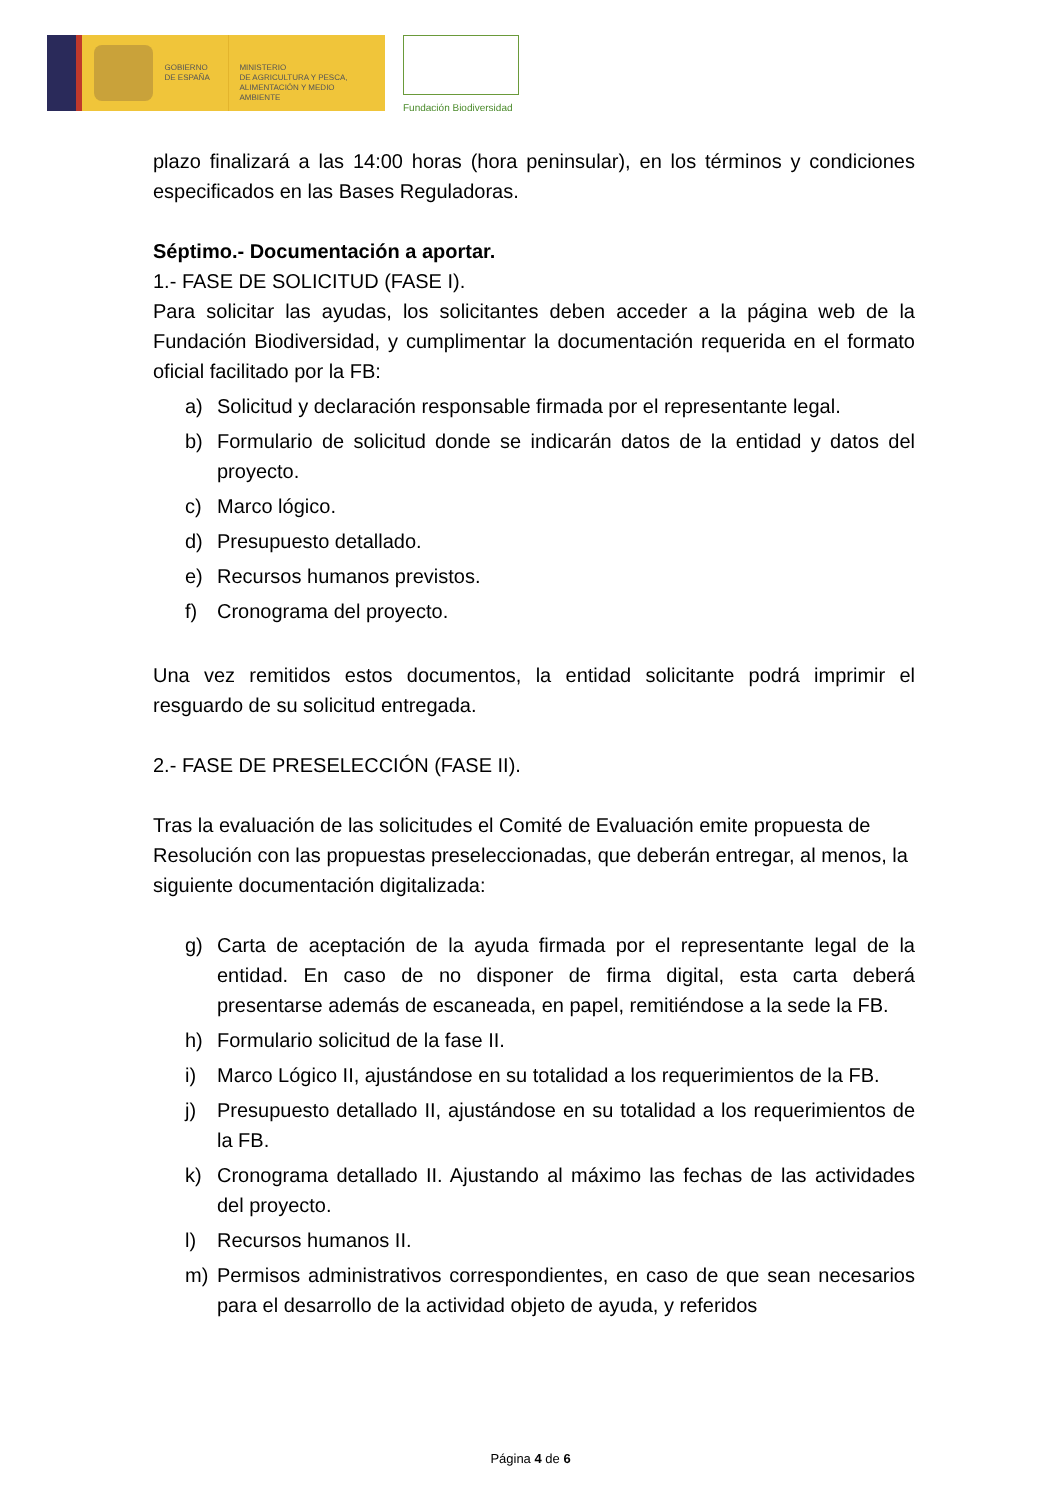GOBIERNO
DE ESPAÑA
MINISTERIO
DE AGRICULTURA Y PESCA,
ALIMENTACIÓN Y MEDIO AMBIENTE
Fundación Biodiversidad
plazo finalizará a las 14:00 horas (hora peninsular), en los términos y condiciones especificados en las Bases Reguladoras.
Séptimo.- Documentación a aportar.
1.- FASE DE SOLICITUD (FASE I).
Para solicitar las ayudas, los solicitantes deben acceder a la página web de la Fundación Biodiversidad, y cumplimentar la documentación requerida en el formato oficial facilitado por la FB:
a) Solicitud y declaración responsable firmada por el representante legal.
b) Formulario de solicitud donde se indicarán datos de la entidad y datos del proyecto.
c) Marco lógico.
d) Presupuesto detallado.
e) Recursos humanos previstos.
f) Cronograma del proyecto.
Una vez remitidos estos documentos, la entidad solicitante podrá imprimir el resguardo de su solicitud entregada.
2.- FASE DE PRESELECCIÓN (FASE II).
Tras la evaluación de las solicitudes el Comité de Evaluación emite propuesta de Resolución con las propuestas preseleccionadas, que deberán entregar, al menos, la siguiente documentación digitalizada:
g) Carta de aceptación de la ayuda firmada por el representante legal de la entidad. En caso de no disponer de firma digital, esta carta deberá presentarse además de escaneada, en papel, remitiéndose a la sede la FB.
h) Formulario solicitud de la fase II.
i) Marco Lógico II, ajustándose en su totalidad a los requerimientos de la FB.
j) Presupuesto detallado II, ajustándose en su totalidad a los requerimientos de la FB.
k) Cronograma detallado II. Ajustando al máximo las fechas de las actividades del proyecto.
l) Recursos humanos II.
m) Permisos administrativos correspondientes, en caso de que sean necesarios para el desarrollo de la actividad objeto de ayuda, y referidos
Página 4 de 6